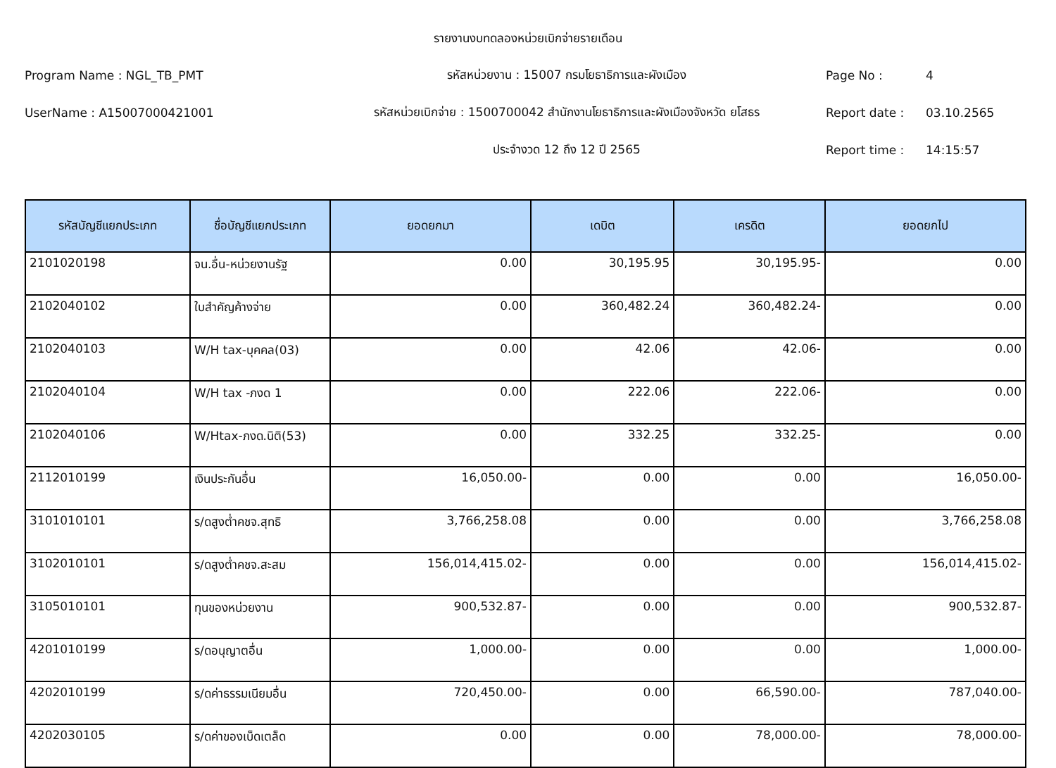รายงานงบทดลองหน่วยเบิกจ่ายรายเดือน
Program Name : NGL_TB_PMT รหัสหน่วยงาน : 15007 กรมโยธาธิการและผังเมือง Page No : 4
UserName : A15007000421001
รหัสหน่วยเบิกจ่าย : 1500700042 สำนักงานโยธาธิการและผังเมืองจังหวัด ยโสธร
Report date : 03.10.2565
ประจำงวด 12 ถึง 12 ปี 2565 Report time : 14:15:57
| รหัสบัญชีแยกประเภท | ชื่อบัญชีแยกประเภท | ยอดยกมา | เดบิต | เครดิต | ยอดยกไป |
| --- | --- | --- | --- | --- | --- |
| 2101020198 | จน.อื่น-หน่วยงานรัฐ | 0.00 | 30,195.95 | 30,195.95- | 0.00 |
| 2102040102 | ใบสำคัญค้างจ่าย | 0.00 | 360,482.24 | 360,482.24- | 0.00 |
| 2102040103 | W/H tax-บุคคล(03) | 0.00 | 42.06 | 42.06- | 0.00 |
| 2102040104 | W/H tax -ภงด 1 | 0.00 | 222.06 | 222.06- | 0.00 |
| 2102040106 | W/Htax-ภงด.นิติ(53) | 0.00 | 332.25 | 332.25- | 0.00 |
| 2112010199 | เงินประกันอื่น | 16,050.00- | 0.00 | 0.00 | 16,050.00- |
| 3101010101 | ร/ดสูงต่ำคชจ.สุทธิ | 3,766,258.08 | 0.00 | 0.00 | 3,766,258.08 |
| 3102010101 | ร/ดสูงต่ำคชจ.สะสม | 156,014,415.02- | 0.00 | 0.00 | 156,014,415.02- |
| 3105010101 | ทุนของหน่วยงาน | 900,532.87- | 0.00 | 0.00 | 900,532.87- |
| 4201010199 | ร/ดอนุญาตอื่น | 1,000.00- | 0.00 | 0.00 | 1,000.00- |
| 4202010199 | ร/ดค่าธรรมเนียมอื่น | 720,450.00- | 0.00 | 66,590.00- | 787,040.00- |
| 4202030105 | ร/ดค่าของเบ็ดเตล็ด | 0.00 | 0.00 | 78,000.00- | 78,000.00- |